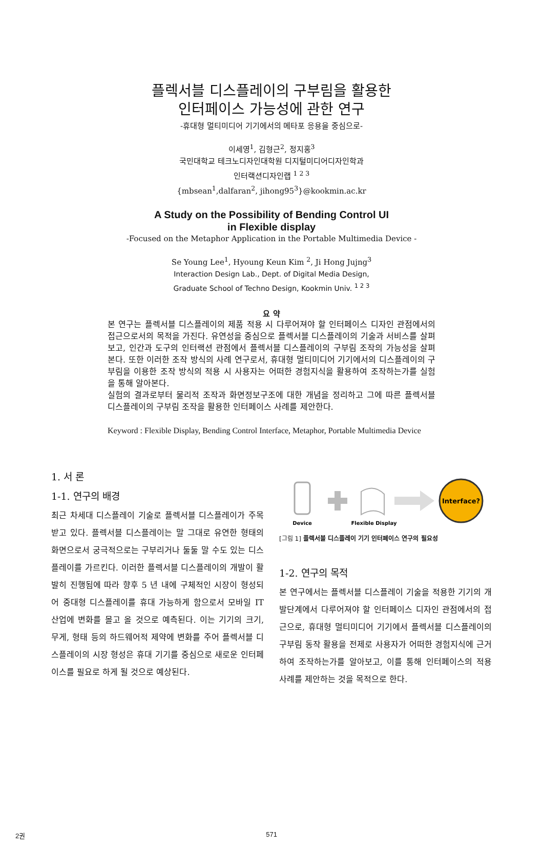플렉서블 디스플레이의 구부림을 활용한
인터페이스 가능성에 관한 연구
-휴대형 멀티미디어 기기에서의 메타포 응용을 중심으로-
이세영<sup>1</sup>, 김형근<sup>2</sup>, 정지홍<sup>3</sup>
국민대학교 테크노디자인대학원 디지털미디어디자인학과
인터랙션디자인랩 <sup>1 2 3</sup>
{mbsean<sup>1</sup>,dalfaran<sup>2</sup>, jihong95<sup>3</sup>}@kookmin.ac.kr
A Study on the Possibility of Bending Control UI
in Flexible display
-Focused on the Metaphor Application in the Portable Multimedia Device -
Se Young Lee<sup>1</sup>, Hyoung Keun Kim <sup>2</sup>, Ji Hong Jujng<sup>3</sup>
Interaction Design Lab., Dept. of Digital Media Design,
Graduate School of Techno Design, Kookmin Univ. <sup>1 2 3</sup>
요 약
본 연구는 플렉서블 디스플레이의 제품 적용 시 다루어져야 할 인터페이스 디자인 관점에서의 접근으로서의 목적을 가진다. 유연성을 중심으로 플렉서블 디스플레이의 기술과 서비스를 살펴보고, 인간과 도구의 인터랙션 관점에서 플렉서블 디스플레이의 구부림 조작의 가능성을 살펴본다. 또한 이러한 조작 방식의 사례 연구로서, 휴대형 멀티미디어 기기에서의 디스플레이의 구부림을 이용한 조작 방식의 적용 시 사용자는 어떠한 경험지식을 활용하여 조작하는가를 실험을 통해 알아본다.
실험의 결과로부터 물리적 조작과 화면정보구조에 대한 개념을 정리하고 그에 따른 플렉서블 디스플레이의 구부림 조작을 활용한 인터페이스 사례를 제안한다.
Keyword : Flexible Display, Bending Control Interface, Metaphor, Portable Multimedia Device
1. 서 론
1-1. 연구의 배경
최근 차세대 디스플레이 기술로 플렉서블 디스플레이가 주목받고 있다. 플렉서블 디스플레이는 말 그대로 유연한 형태의 화면으로서 궁극적으로는 구부리거나 둘둘 말 수도 있는 디스플레이를 가르킨다. 이러한 플렉서블 디스플레이의 개발이 활발히 진행됨에 따라 향후 5 년 내에 구체적인 시장이 형성되어 중대형 디스플레이를 휴대 가능하게 함으로서 모바일 IT 산업에 변화를 몰고 올 것으로 예측된다. 이는 기기의 크기, 무게, 형태 등의 하드웨어적 제약에 변화를 주어 플렉서블 디스플레이의 시장 형성은 휴대 기기를 중심으로 새로운 인터페이스를 필요로 하게 될 것으로 예상된다.
Interface?
Device
Flexible Display
[그림 1] 플렉서블 디스플레이 기기 인터페이스 연구의 필요성
1-2. 연구의 목적
본 연구에서는 플렉서블 디스플레이 기술을 적용한 기기의 개발단계에서 다루어져야 할 인터페이스 디자인 관점에서의 접근으로, 휴대형 멀티미디어 기기에서 플렉서블 디스플레이의 구부림 동작 활용을 전제로 사용자가 어떠한 경험지식에 근거하여 조작하는가를 알아보고, 이를 통해 인터페이스의 적용 사례를 제안하는 것을 목적으로 한다.
2권 571